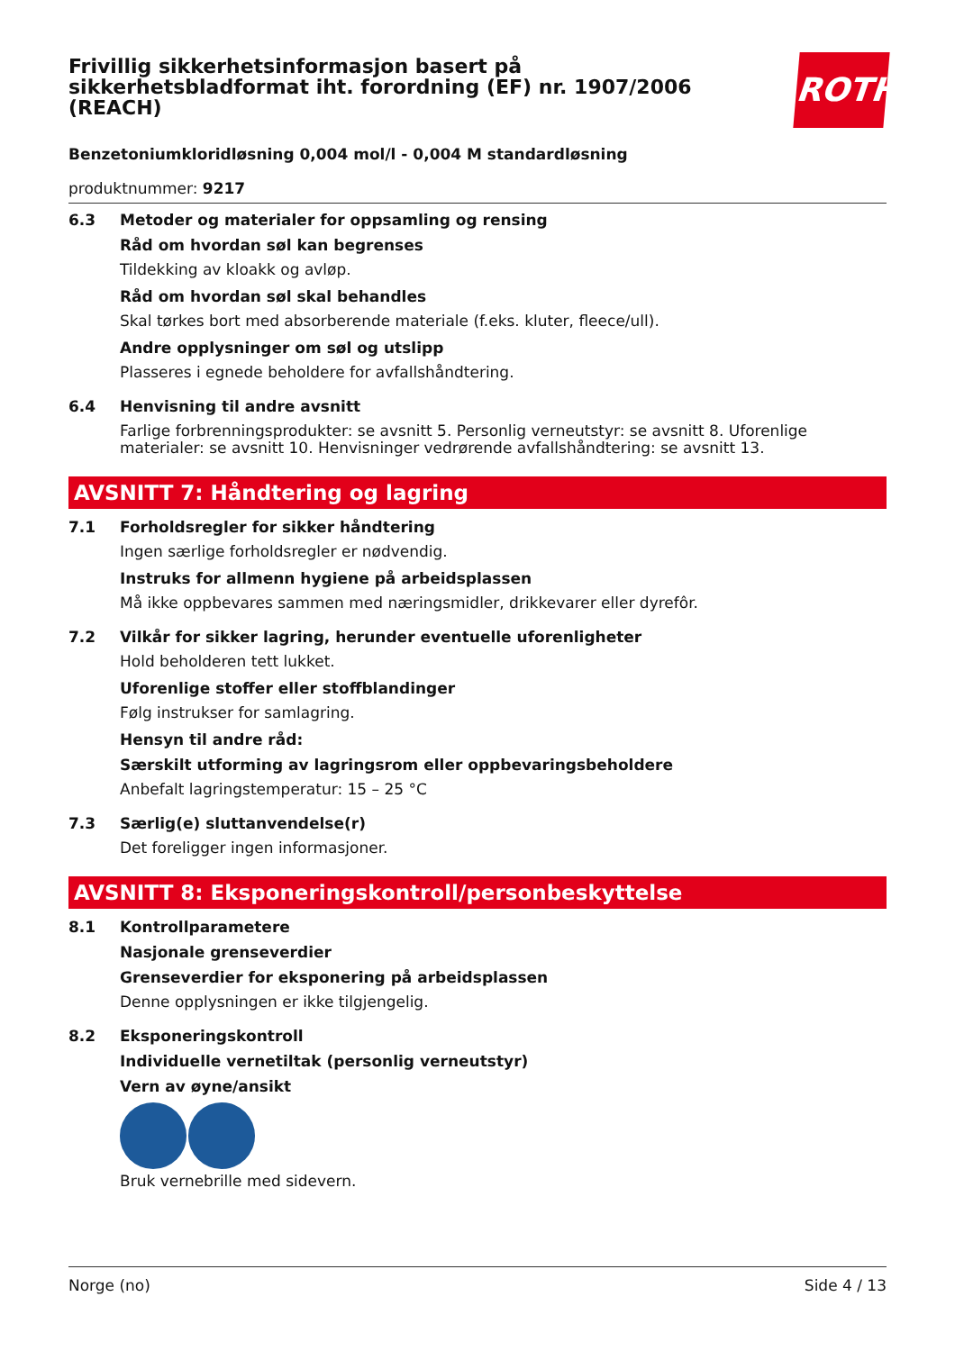ROTH
Frivillig sikkerhetsinformasjon basert på sikkerhetsbladformat iht. forordning (EF) nr. 1907/2006 (REACH)
Benzetoniumkloridløsning 0,004 mol/l - 0,004 M standardløsning
produktnummer: 9217
6.3 Metoder og materialer for oppsamling og rensing
Råd om hvordan søl kan begrenses
Tildekking av kloakk og avløp.
Råd om hvordan søl skal behandles
Skal tørkes bort med absorberende materiale (f.eks. kluter, fleece/ull).
Andre opplysninger om søl og utslipp
Plasseres i egnede beholdere for avfallshåndtering.
6.4 Henvisning til andre avsnitt
Farlige forbrenningsprodukter: se avsnitt 5. Personlig verneutstyr: se avsnitt 8. Uforenlige materialer: se avsnitt 10. Henvisninger vedrørende avfallshåndtering: se avsnitt 13.
AVSNITT 7: Håndtering og lagring
7.1 Forholdsregler for sikker håndtering
Ingen særlige forholdsregler er nødvendig.
Instruks for allmenn hygiene på arbeidsplassen
Må ikke oppbevares sammen med næringsmidler, drikkevarer eller dyrefôr.
7.2 Vilkår for sikker lagring, herunder eventuelle uforenligheter
Hold beholderen tett lukket.
Uforenlige stoffer eller stoffblandinger
Følg instrukser for samlagring.
Hensyn til andre råd:
Særskilt utforming av lagringsrom eller oppbevaringsbeholdere
Anbefalt lagringstemperatur: 15 – 25 °C
7.3 Særlig(e) sluttanvendelse(r)
Det foreligger ingen informasjoner.
AVSNITT 8: Eksponeringskontroll/personbeskyttelse
8.1 Kontrollparametere
Nasjonale grenseverdier
Grenseverdier for eksponering på arbeidsplassen
Denne opplysningen er ikke tilgjengelig.
8.2 Eksponeringskontroll
Individuelle vernetiltak (personlig verneutstyr)
Vern av øyne/ansikt
Bruk vernebrille med sidevern.
Norge (no) Side 4 / 13